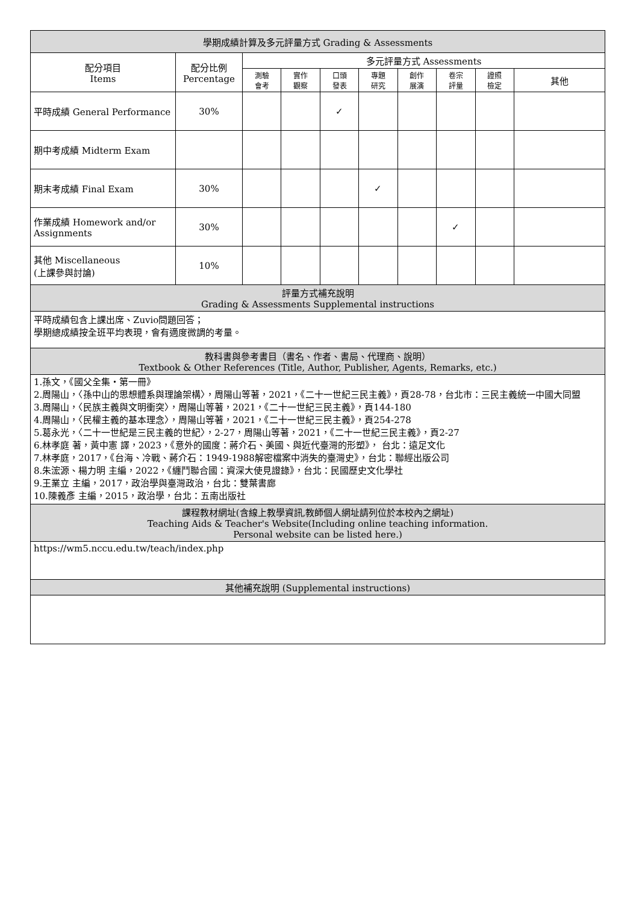| 學期成績計算及多元評量方式 Grading & Assessments | | | | | | | | | |
| --- | --- | --- | --- | --- | --- | --- | --- | --- | --- |
| 配分項目 Items | 配分比例 Percentage | 多元評量方式 Assessments | | | | | | | |
| | | 測驗 會考 | 實作 觀察 | 口頭 發表 | 專題 研究 | 創作 展演 | 卷宗 評量 | 證照 檢定 | 其他 |
| 平時成績 General Performance | 30% | | | ✓ | | | | | |
| 期中考成績 Midterm Exam | | | | | | | | | |
| 期末考成績 Final Exam | 30% | | | | ✓ | | | | |
| 作業成績 Homework and/or Assignments | 30% | | | | | | ✓ | | |
| 其他 Miscellaneous (上課參與討論) | 10% | | | | | | | | |
| 評量方式補充說明 Grading & Assessments Supplemental instructions | | | | | | | | | |
| 平時成績包含上課出席、Zuvio問題回答； 學期總成績按全班平均表現，會有適度微調的考量。 | | | | | | | | | |
| 教科書與參考書目（書名、作者、書局、代理商、說明） Textbook & Other References (Title, Author, Publisher, Agents, Remarks, etc.) | | | | | | | | | |
| 1.孫文，《國父全集・第一冊》 2.周陽山，〈孫中山的思想體系與理論架構〉，周陽山等著，2021，《二十一世紀三民主義》，頁28-78，台北市：三民主義統一中國大同盟 3.周陽山，〈民族主義與文明衝突〉，周陽山等著，2021，《二十一世紀三民主義》，頁144-180 4.周陽山，〈民權主義的基本理念〉，周陽山等著，2021，《二十一世紀三民主義》，頁254-278 5.葛永光，〈二十一世紀是三民主義的世紀〉，2-27，周陽山等著，2021，《二十一世紀三民主義》，頁2-27 6.林孝庭 著，黃中憲 譯，2023，《意外的國度：蔣介石、美國、與近代臺灣的形塑》， 台北：遠足文化 7.林孝庭，2017，《台海、冷戰、蔣介石：1949-1988解密檔案中消失的臺灣史》，台北：聯經出版公司 8.朱浤源、楊力明 主編，2022，《纏鬥聯合國：資深大使見證錄》，台北：民國歷史文化學社 9.王業立 主編，2017，政治學與臺灣政治，台北：雙葉書廊 10.陳義彥 主編，2015，政治學，台北：五南出版社 | | | | | | | | | |
| 課程教材網址(含線上教學資訊,教師個人網址請列位於本校內之網址) Teaching Aids & Teacher's Website(Including online teaching information. Personal website can be listed here.) | | | | | | | | | |
| https://wm5.nccu.edu.tw/teach/index.php | | | | | | | | | |
| 其他補充說明 (Supplemental instructions) | | | | | | | | | |